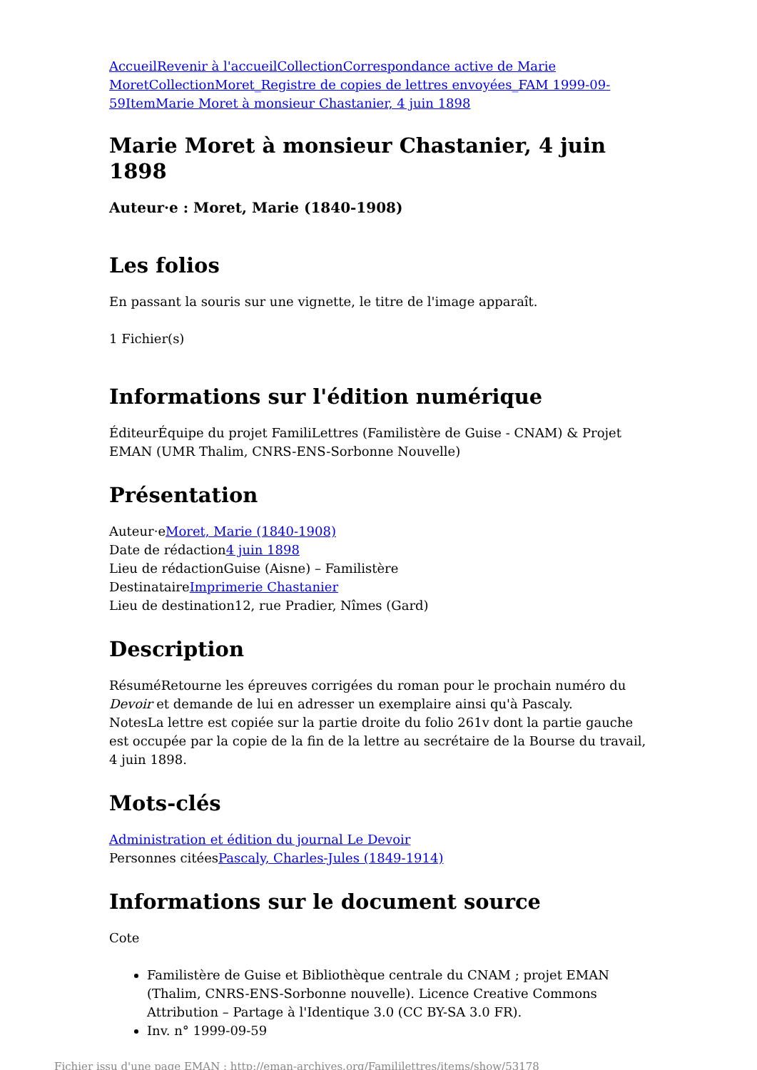Accueil Revenir à l'accueil Collection Correspondance active de Marie Moret Collection Moret_Registre de copies de lettres envoyées_FAM 1999-09-59 Item Marie Moret à monsieur Chastanier, 4 juin 1898
Marie Moret à monsieur Chastanier, 4 juin 1898
Auteur·e : Moret, Marie (1840-1908)
Les folios
En passant la souris sur une vignette, le titre de l'image apparaît.
1 Fichier(s)
Informations sur l'édition numérique
ÉditeurÉquipe du projet FamiliLettres (Familistère de Guise - CNAM) & Projet EMAN (UMR Thalim, CNRS-ENS-Sorbonne Nouvelle)
Présentation
Auteur·eMoret, Marie (1840-1908)
Date de rédaction4 juin 1898
Lieu de rédactionGuise (Aisne) – Familistère
DestinataireImprimerie Chastanier
Lieu de destination12, rue Pradier, Nîmes (Gard)
Description
RésuméRetourne les épreuves corrigées du roman pour le prochain numéro du Devoir et demande de lui en adresser un exemplaire ainsi qu'à Pascaly.
NotesLa lettre est copiée sur la partie droite du folio 261v dont la partie gauche est occupée par la copie de la fin de la lettre au secrétaire de la Bourse du travail, 4 juin 1898.
Mots-clés
Administration et édition du journal Le Devoir
Personnes citéesPascaly, Charles-Jules (1849-1914)
Informations sur le document source
Cote
Familistère de Guise et Bibliothèque centrale du CNAM ; projet EMAN (Thalim, CNRS-ENS-Sorbonne nouvelle). Licence Creative Commons Attribution – Partage à l'Identique 3.0 (CC BY-SA 3.0 FR).
Inv. n° 1999-09-59
Fichier issu d'une page EMAN : http://eman-archives.org/Famililettres/items/show/53178